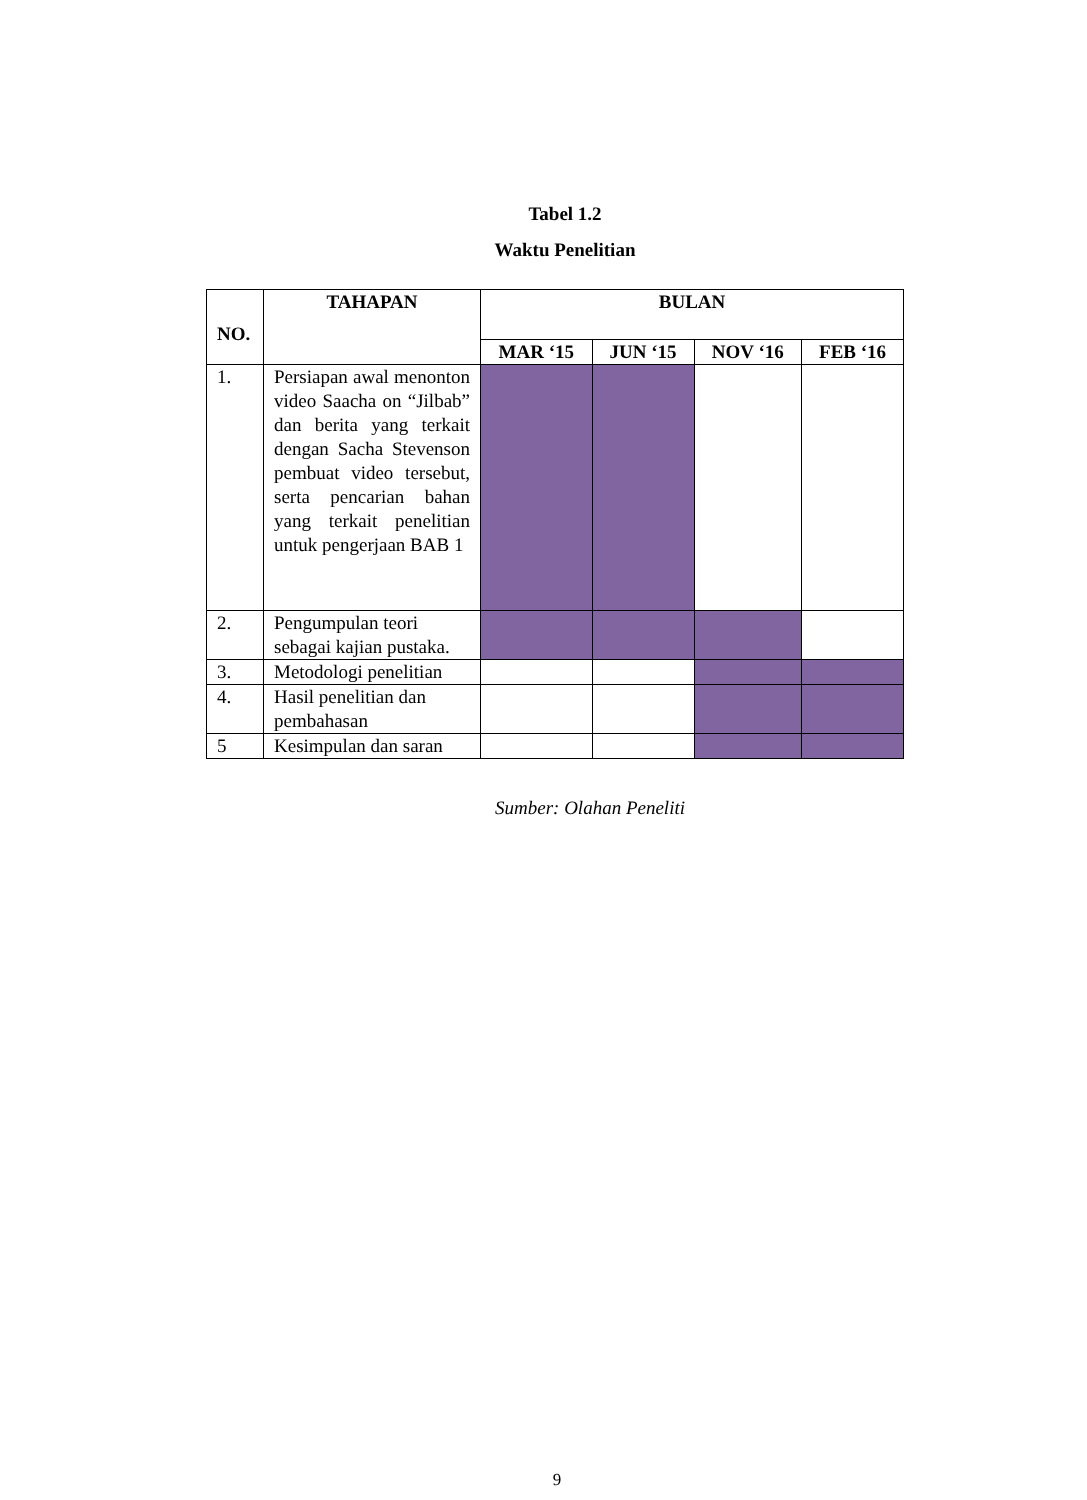Tabel 1.2
Waktu Penelitian
| NO. | TAHAPAN | BULAN | | | |
| --- | --- | --- | --- | --- | --- |
| | | MAR ‘15 | JUN ‘15 | NOV ‘16 | FEB ‘16 |
| 1. | Persiapan awal menonton video Saacha on “Jilbab” dan berita yang terkait dengan Sacha Stevenson pembuat video tersebut, serta pencarian bahan yang terkait penelitian untuk pengerjaan BAB 1 | | | | |
| 2. | Pengumpulan teori sebagai kajian pustaka. | | | | |
| 3. | Metodologi penelitian | | | | |
| 4. | Hasil penelitian dan pembahasan | | | | |
| 5 | Kesimpulan dan saran | | | | |
Sumber: Olahan Peneliti
9